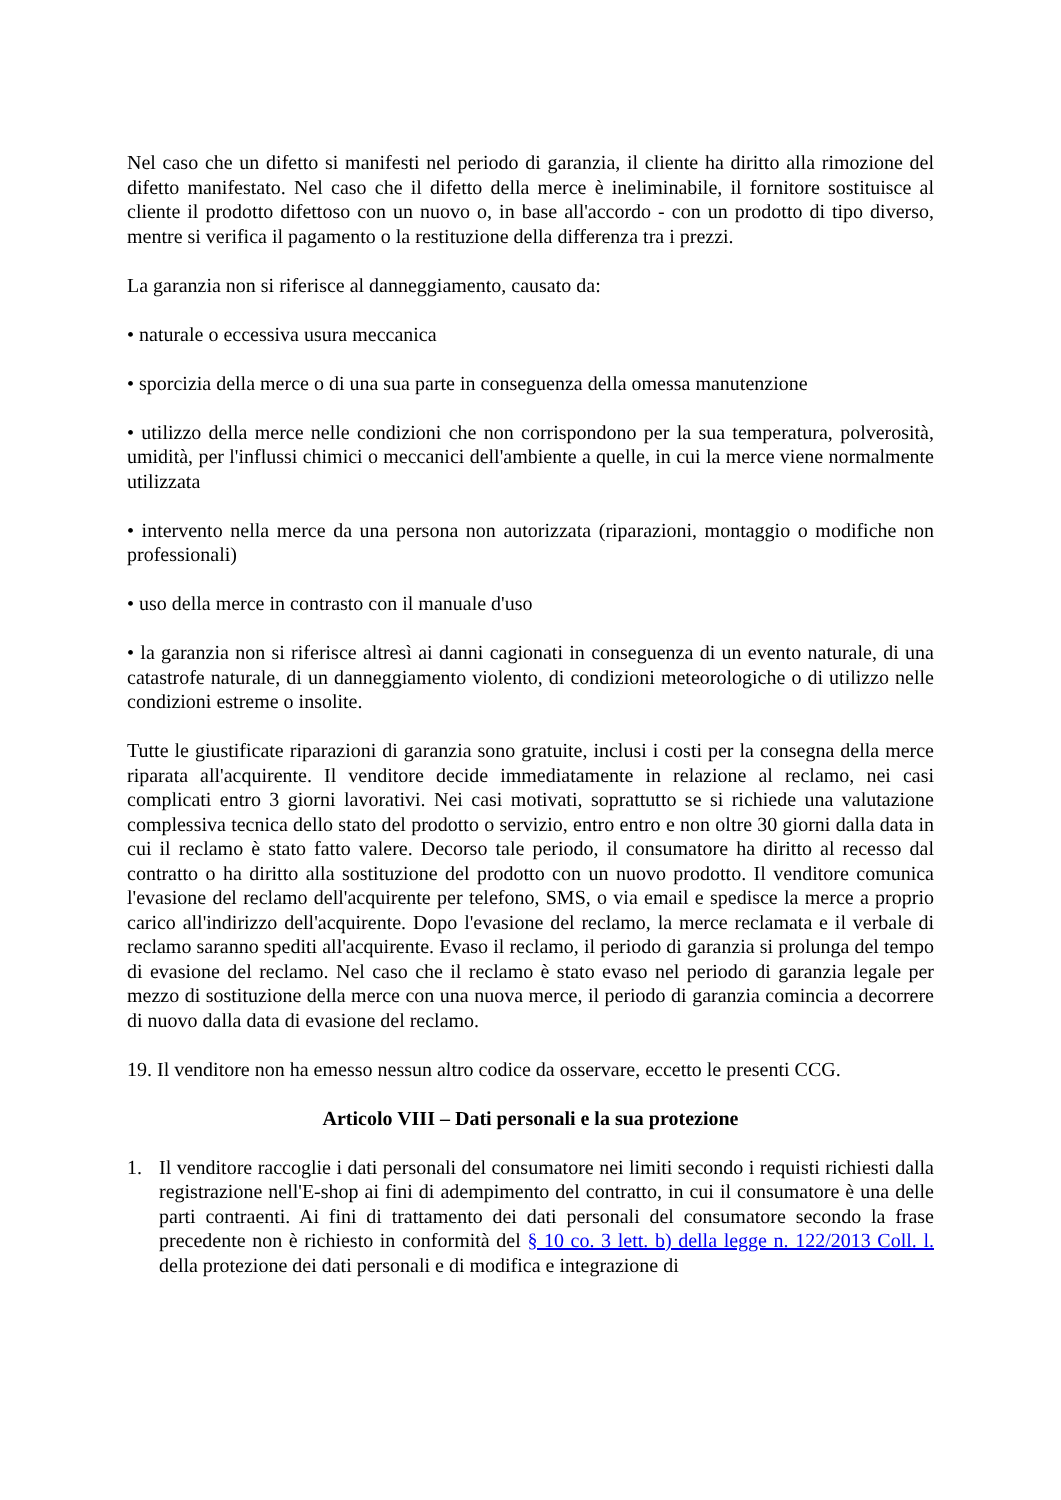Nel caso che un difetto si manifesti nel periodo di garanzia, il cliente ha diritto alla rimozione del difetto manifestato. Nel caso che il difetto della merce è ineliminabile, il fornitore sostituisce al cliente il prodotto difettoso con un nuovo o, in base all'accordo - con un prodotto di tipo diverso, mentre si verifica il pagamento o la restituzione della differenza tra i prezzi.
La garanzia non si riferisce al danneggiamento, causato da:
• naturale o eccessiva usura meccanica
• sporcizia della merce o di una sua parte in conseguenza della omessa manutenzione
• utilizzo della merce nelle condizioni che non corrispondono per la sua temperatura, polverosità, umidità, per l'influssi chimici o meccanici dell'ambiente a quelle, in cui la merce viene normalmente utilizzata
• intervento nella merce da una persona non autorizzata (riparazioni, montaggio o modifiche non professionali)
• uso della merce in contrasto con il manuale d'uso
• la garanzia non si riferisce altresì ai danni cagionati in conseguenza di un evento naturale, di una catastrofe naturale, di un danneggiamento violento, di condizioni meteorologiche o di utilizzo nelle condizioni estreme o insolite.
Tutte le giustificate riparazioni di garanzia sono gratuite, inclusi i costi per la consegna della merce riparata all'acquirente. Il venditore decide immediatamente in relazione al reclamo, nei casi complicati entro 3 giorni lavorativi. Nei casi motivati, soprattutto se si richiede una valutazione complessiva tecnica dello stato del prodotto o servizio, entro entro e non oltre 30 giorni dalla data in cui il reclamo è stato fatto valere. Decorso tale periodo, il consumatore ha diritto al recesso dal contratto o ha diritto alla sostituzione del prodotto con un nuovo prodotto. Il venditore comunica l'evasione del reclamo dell'acquirente per telefono, SMS, o via email e spedisce la merce a proprio carico all'indirizzo dell'acquirente. Dopo l'evasione del reclamo, la merce reclamata e il verbale di reclamo saranno spediti all'acquirente. Evaso il reclamo, il periodo di garanzia si prolunga del tempo di evasione del reclamo. Nel caso che il reclamo è stato evaso nel periodo di garanzia legale per mezzo di sostituzione della merce con una nuova merce, il periodo di garanzia comincia a decorrere di nuovo dalla data di evasione del reclamo.
19. Il venditore non ha emesso nessun altro codice da osservare, eccetto le presenti CCG.
Articolo VIII – Dati personali e la sua protezione
1. Il venditore raccoglie i dati personali del consumatore nei limiti secondo i requisti richiesti dalla registrazione nell'E-shop ai fini di adempimento del contratto, in cui il consumatore è una delle parti contraenti. Ai fini di trattamento dei dati personali del consumatore secondo la frase precedente non è richiesto in conformità del § 10 co. 3 lett. b) della legge n. 122/2013 Coll. l. della protezione dei dati personali e di modifica e integrazione di